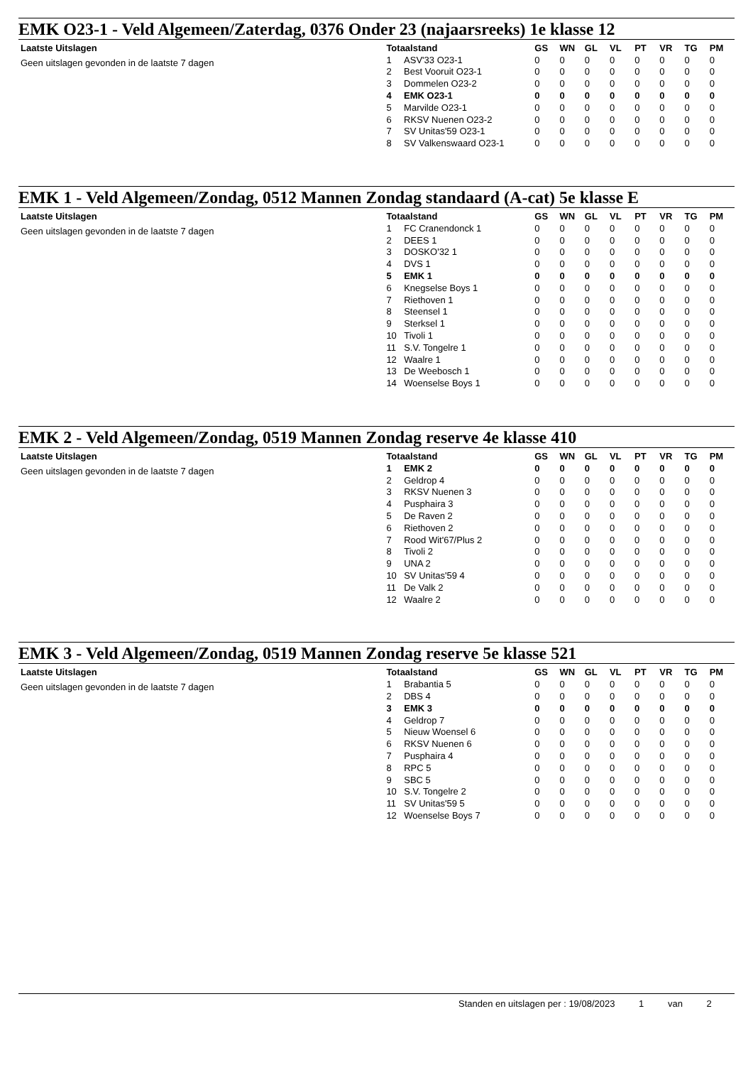EMK O23-1 - Veld Algemeen/Zaterdag, 0376 Onder 23 (najaarsreeks) 1e klasse 12
Laatste Uitslagen
Geen uitslagen gevonden in de laatste 7 dagen
| Totaalstand | | GS | WN | GL | VL | PT | VR | TG | PM |
| --- | --- | --- | --- | --- | --- | --- | --- | --- | --- |
| 1 | ASV'33 O23-1 | 0 | 0 | 0 | 0 | 0 | 0 | 0 | 0 |
| 2 | Best Vooruit O23-1 | 0 | 0 | 0 | 0 | 0 | 0 | 0 | 0 |
| 3 | Dommelen O23-2 | 0 | 0 | 0 | 0 | 0 | 0 | 0 | 0 |
| 4 | EMK O23-1 | 0 | 0 | 0 | 0 | 0 | 0 | 0 | 0 |
| 5 | Marvilde O23-1 | 0 | 0 | 0 | 0 | 0 | 0 | 0 | 0 |
| 6 | RKSV Nuenen O23-2 | 0 | 0 | 0 | 0 | 0 | 0 | 0 | 0 |
| 7 | SV Unitas'59 O23-1 | 0 | 0 | 0 | 0 | 0 | 0 | 0 | 0 |
| 8 | SV Valkenswaard O23-1 | 0 | 0 | 0 | 0 | 0 | 0 | 0 | 0 |
EMK 1 - Veld Algemeen/Zondag, 0512 Mannen Zondag standaard (A-cat) 5e klasse E
Laatste Uitslagen
Geen uitslagen gevonden in de laatste 7 dagen
| Totaalstand | | GS | WN | GL | VL | PT | VR | TG | PM |
| --- | --- | --- | --- | --- | --- | --- | --- | --- | --- |
| 1 | FC Cranendonck 1 | 0 | 0 | 0 | 0 | 0 | 0 | 0 | 0 |
| 2 | DEES 1 | 0 | 0 | 0 | 0 | 0 | 0 | 0 | 0 |
| 3 | DOSKO'32 1 | 0 | 0 | 0 | 0 | 0 | 0 | 0 | 0 |
| 4 | DVS 1 | 0 | 0 | 0 | 0 | 0 | 0 | 0 | 0 |
| 5 | EMK 1 | 0 | 0 | 0 | 0 | 0 | 0 | 0 | 0 |
| 6 | Knegselse Boys 1 | 0 | 0 | 0 | 0 | 0 | 0 | 0 | 0 |
| 7 | Riethoven 1 | 0 | 0 | 0 | 0 | 0 | 0 | 0 | 0 |
| 8 | Steensel 1 | 0 | 0 | 0 | 0 | 0 | 0 | 0 | 0 |
| 9 | Sterksel 1 | 0 | 0 | 0 | 0 | 0 | 0 | 0 | 0 |
| 10 | Tivoli 1 | 0 | 0 | 0 | 0 | 0 | 0 | 0 | 0 |
| 11 | S.V. Tongelre 1 | 0 | 0 | 0 | 0 | 0 | 0 | 0 | 0 |
| 12 | Waalre 1 | 0 | 0 | 0 | 0 | 0 | 0 | 0 | 0 |
| 13 | De Weebosch 1 | 0 | 0 | 0 | 0 | 0 | 0 | 0 | 0 |
| 14 | Woenselse Boys 1 | 0 | 0 | 0 | 0 | 0 | 0 | 0 | 0 |
EMK 2 - Veld Algemeen/Zondag, 0519 Mannen Zondag reserve 4e klasse 410
Laatste Uitslagen
Geen uitslagen gevonden in de laatste 7 dagen
| Totaalstand | | GS | WN | GL | VL | PT | VR | TG | PM |
| --- | --- | --- | --- | --- | --- | --- | --- | --- | --- |
| 1 | EMK 2 | 0 | 0 | 0 | 0 | 0 | 0 | 0 | 0 |
| 2 | Geldrop 4 | 0 | 0 | 0 | 0 | 0 | 0 | 0 | 0 |
| 3 | RKSV Nuenen 3 | 0 | 0 | 0 | 0 | 0 | 0 | 0 | 0 |
| 4 | Pusphaira 3 | 0 | 0 | 0 | 0 | 0 | 0 | 0 | 0 |
| 5 | De Raven 2 | 0 | 0 | 0 | 0 | 0 | 0 | 0 | 0 |
| 6 | Riethoven 2 | 0 | 0 | 0 | 0 | 0 | 0 | 0 | 0 |
| 7 | Rood Wit'67/Plus 2 | 0 | 0 | 0 | 0 | 0 | 0 | 0 | 0 |
| 8 | Tivoli 2 | 0 | 0 | 0 | 0 | 0 | 0 | 0 | 0 |
| 9 | UNA 2 | 0 | 0 | 0 | 0 | 0 | 0 | 0 | 0 |
| 10 | SV Unitas'59 4 | 0 | 0 | 0 | 0 | 0 | 0 | 0 | 0 |
| 11 | De Valk 2 | 0 | 0 | 0 | 0 | 0 | 0 | 0 | 0 |
| 12 | Waalre 2 | 0 | 0 | 0 | 0 | 0 | 0 | 0 | 0 |
EMK 3 - Veld Algemeen/Zondag, 0519 Mannen Zondag reserve 5e klasse 521
Laatste Uitslagen
Geen uitslagen gevonden in de laatste 7 dagen
| Totaalstand | | GS | WN | GL | VL | PT | VR | TG | PM |
| --- | --- | --- | --- | --- | --- | --- | --- | --- | --- |
| 1 | Brabantia 5 | 0 | 0 | 0 | 0 | 0 | 0 | 0 | 0 |
| 2 | DBS 4 | 0 | 0 | 0 | 0 | 0 | 0 | 0 | 0 |
| 3 | EMK 3 | 0 | 0 | 0 | 0 | 0 | 0 | 0 | 0 |
| 4 | Geldrop 7 | 0 | 0 | 0 | 0 | 0 | 0 | 0 | 0 |
| 5 | Nieuw Woensel 6 | 0 | 0 | 0 | 0 | 0 | 0 | 0 | 0 |
| 6 | RKSV Nuenen 6 | 0 | 0 | 0 | 0 | 0 | 0 | 0 | 0 |
| 7 | Pusphaira 4 | 0 | 0 | 0 | 0 | 0 | 0 | 0 | 0 |
| 8 | RPC 5 | 0 | 0 | 0 | 0 | 0 | 0 | 0 | 0 |
| 9 | SBC 5 | 0 | 0 | 0 | 0 | 0 | 0 | 0 | 0 |
| 10 | S.V. Tongelre 2 | 0 | 0 | 0 | 0 | 0 | 0 | 0 | 0 |
| 11 | SV Unitas'59 5 | 0 | 0 | 0 | 0 | 0 | 0 | 0 | 0 |
| 12 | Woenselse Boys 7 | 0 | 0 | 0 | 0 | 0 | 0 | 0 | 0 |
Standen en uitslagen per : 19/08/2023 1 van 2